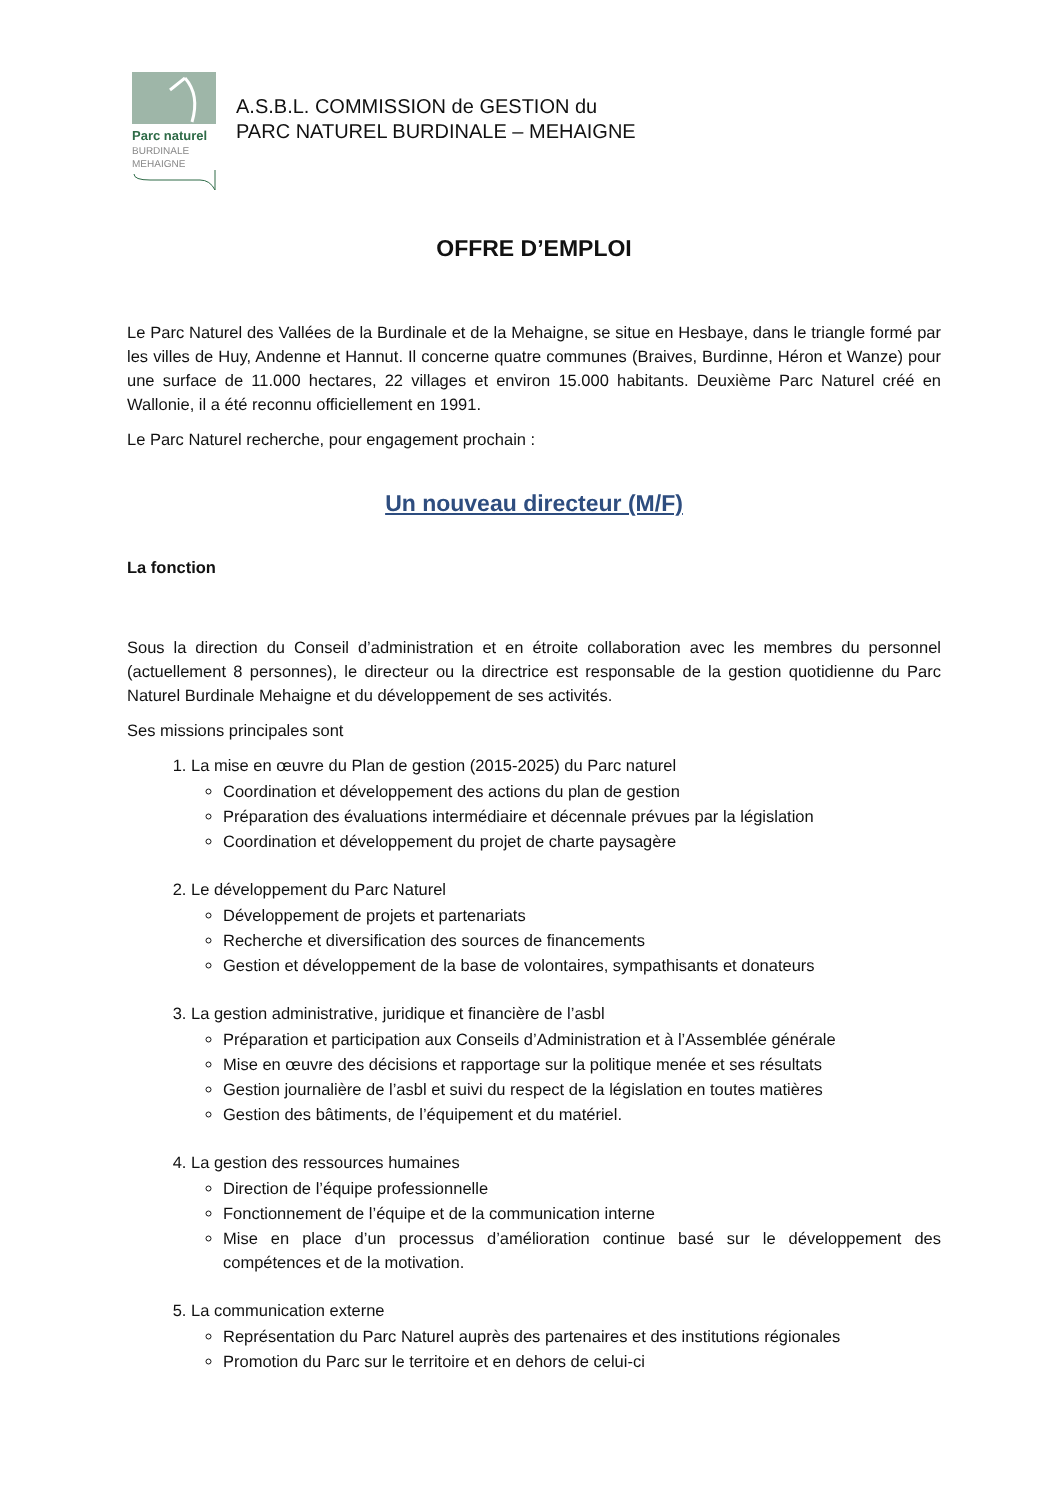Parc naturel
BURDINALE
MEHAIGNE
A.S.B.L. COMMISSION de GESTION du
PARC NATUREL BURDINALE – MEHAIGNE
OFFRE D’EMPLOI
Le Parc Naturel des Vallées de la Burdinale et de la Mehaigne, se situe en Hesbaye, dans le triangle formé par les villes de Huy, Andenne et Hannut. Il concerne quatre communes (Braives, Burdinne, Héron et Wanze) pour une surface de 11.000 hectares, 22 villages et environ 15.000 habitants. Deuxième Parc Naturel créé en Wallonie, il a été reconnu officiellement en 1991.
Le Parc Naturel recherche, pour engagement prochain :
Un nouveau directeur (M/F)
La fonction
Sous la direction du Conseil d’administration et en étroite collaboration avec les membres du personnel (actuellement 8 personnes), le directeur ou la directrice est responsable de la gestion quotidienne du Parc Naturel Burdinale Mehaigne et du développement de ses activités.
Ses missions principales sont
1. La mise en œuvre du Plan de gestion (2015-2025) du Parc naturel
Coordination et développement des actions du plan de gestion
Préparation des évaluations intermédiaire et décennale prévues par la législation
Coordination et développement du projet de charte paysagère
2. Le développement du Parc Naturel
Développement de projets et partenariats
Recherche et diversification des sources de financements
Gestion et développement de la base de volontaires, sympathisants et donateurs
3. La gestion administrative, juridique et financière de l’asbl
Préparation et participation aux Conseils d’Administration et à l’Assemblée générale
Mise en œuvre des décisions et rapportage sur la politique menée et ses résultats
Gestion journalière de l’asbl et suivi du respect de la législation en toutes matières
Gestion des bâtiments, de l’équipement et du matériel.
4. La gestion des ressources humaines
Direction de l’équipe professionnelle
Fonctionnement de l’équipe et de la communication interne
Mise en place d’un processus d’amélioration continue basé sur le développement des compétences et de la motivation.
5. La communication externe
Représentation du Parc Naturel auprès des partenaires et des institutions régionales
Promotion du Parc sur le territoire et en dehors de celui-ci